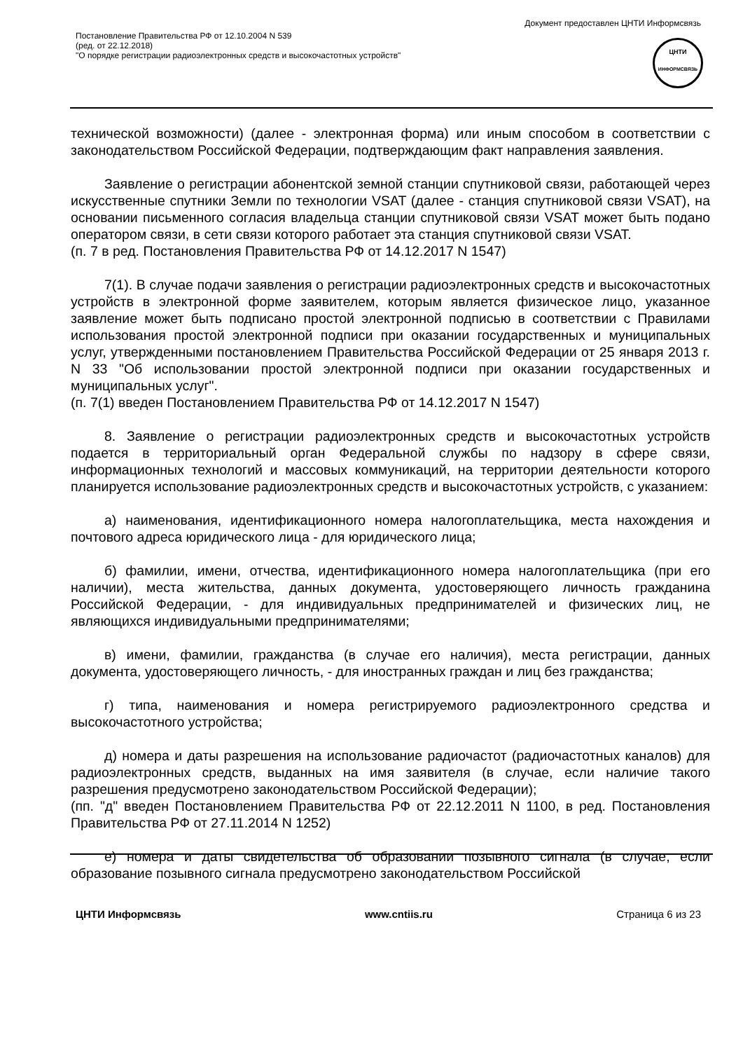Документ предоставлен ЦНТИ Информсвязь
Постановление Правительства РФ от 12.10.2004 N 539
(ред. от 22.12.2018)
"О порядке регистрации радиоэлектронных средств и высокочастотных устройств"
ЦНТИ
ИНФОРМСВЯЗЬ
технической возможности) (далее - электронная форма) или иным способом в соответствии с законодательством Российской Федерации, подтверждающим факт направления заявления.
Заявление о регистрации абонентской земной станции спутниковой связи, работающей через искусственные спутники Земли по технологии VSAT (далее - станция спутниковой связи VSAT), на основании письменного согласия владельца станции спутниковой связи VSAT может быть подано оператором связи, в сети связи которого работает эта станция спутниковой связи VSAT.
(п. 7 в ред. Постановления Правительства РФ от 14.12.2017 N 1547)
7(1). В случае подачи заявления о регистрации радиоэлектронных средств и высокочастотных устройств в электронной форме заявителем, которым является физическое лицо, указанное заявление может быть подписано простой электронной подписью в соответствии с Правилами использования простой электронной подписи при оказании государственных и муниципальных услуг, утвержденными постановлением Правительства Российской Федерации от 25 января 2013 г. N 33 "Об использовании простой электронной подписи при оказании государственных и муниципальных услуг".
(п. 7(1) введен Постановлением Правительства РФ от 14.12.2017 N 1547)
8. Заявление о регистрации радиоэлектронных средств и высокочастотных устройств подается в территориальный орган Федеральной службы по надзору в сфере связи, информационных технологий и массовых коммуникаций, на территории деятельности которого планируется использование радиоэлектронных средств и высокочастотных устройств, с указанием:
а) наименования, идентификационного номера налогоплательщика, места нахождения и почтового адреса юридического лица - для юридического лица;
б) фамилии, имени, отчества, идентификационного номера налогоплательщика (при его наличии), места жительства, данных документа, удостоверяющего личность гражданина Российской Федерации, - для индивидуальных предпринимателей и физических лиц, не являющихся индивидуальными предпринимателями;
в) имени, фамилии, гражданства (в случае его наличия), места регистрации, данных документа, удостоверяющего личность, - для иностранных граждан и лиц без гражданства;
г) типа, наименования и номера регистрируемого радиоэлектронного средства и высокочастотного устройства;
д) номера и даты разрешения на использование радиочастот (радиочастотных каналов) для радиоэлектронных средств, выданных на имя заявителя (в случае, если наличие такого разрешения предусмотрено законодательством Российской Федерации);
(пп. "д" введен Постановлением Правительства РФ от 22.12.2011 N 1100, в ред. Постановления Правительства РФ от 27.11.2014 N 1252)
е) номера и даты свидетельства об образовании позывного сигнала (в случае, если образование позывного сигнала предусмотрено законодательством Российской
ЦНТИ Информсвязь www.cntiis.ru Страница 6 из 23